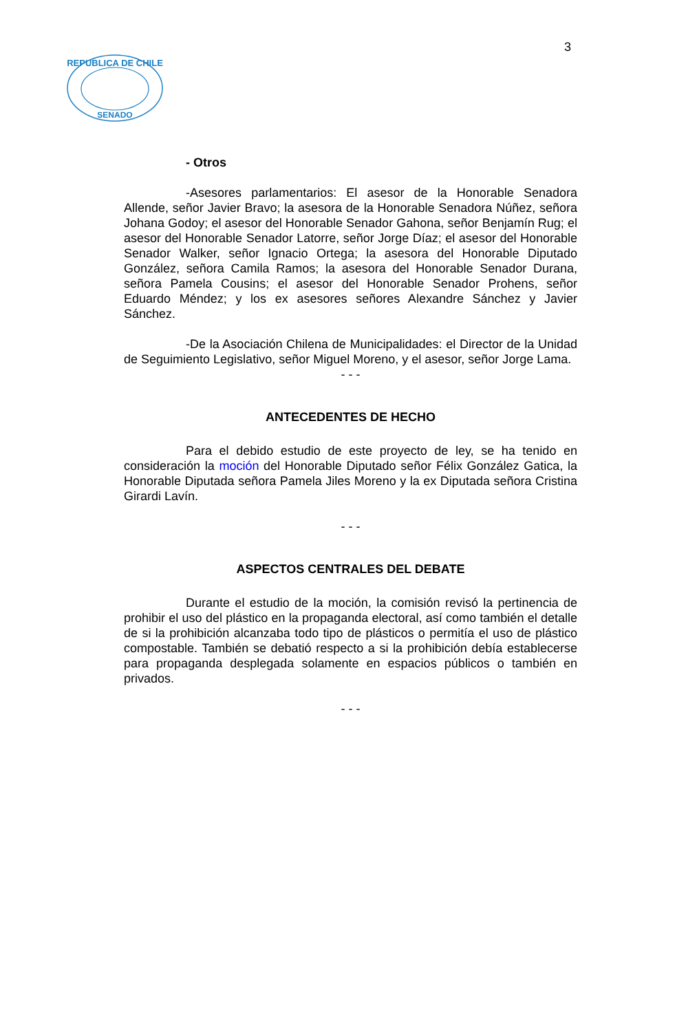3
REPUBLICA DE CHILE
SENADO
- Otros
-Asesores parlamentarios: El asesor de la Honorable Senadora Allende, señor Javier Bravo; la asesora de la Honorable Senadora Núñez, señora Johana Godoy; el asesor del Honorable Senador Gahona, señor Benjamín Rug; el asesor del Honorable Senador Latorre, señor Jorge Díaz; el asesor del Honorable Senador Walker, señor Ignacio Ortega; la asesora del Honorable Diputado González, señora Camila Ramos; la asesora del Honorable Senador Durana, señora Pamela Cousins; el asesor del Honorable Senador Prohens, señor Eduardo Méndez; y los ex asesores señores Alexandre Sánchez y Javier Sánchez.
-De la Asociación Chilena de Municipalidades: el Director de la Unidad de Seguimiento Legislativo, señor Miguel Moreno, y el asesor, señor Jorge Lama.
- - -
ANTECEDENTES DE HECHO
Para el debido estudio de este proyecto de ley, se ha tenido en consideración la moción del Honorable Diputado señor Félix González Gatica, la Honorable Diputada señora Pamela Jiles Moreno y la ex Diputada señora Cristina Girardi Lavín.
- - -
ASPECTOS CENTRALES DEL DEBATE
Durante el estudio de la moción, la comisión revisó la pertinencia de prohibir el uso del plástico en la propaganda electoral, así como también el detalle de si la prohibición alcanzaba todo tipo de plásticos o permitía el uso de plástico compostable. También se debatió respecto a si la prohibición debía establecerse para propaganda desplegada solamente en espacios públicos o también en privados.
- - -